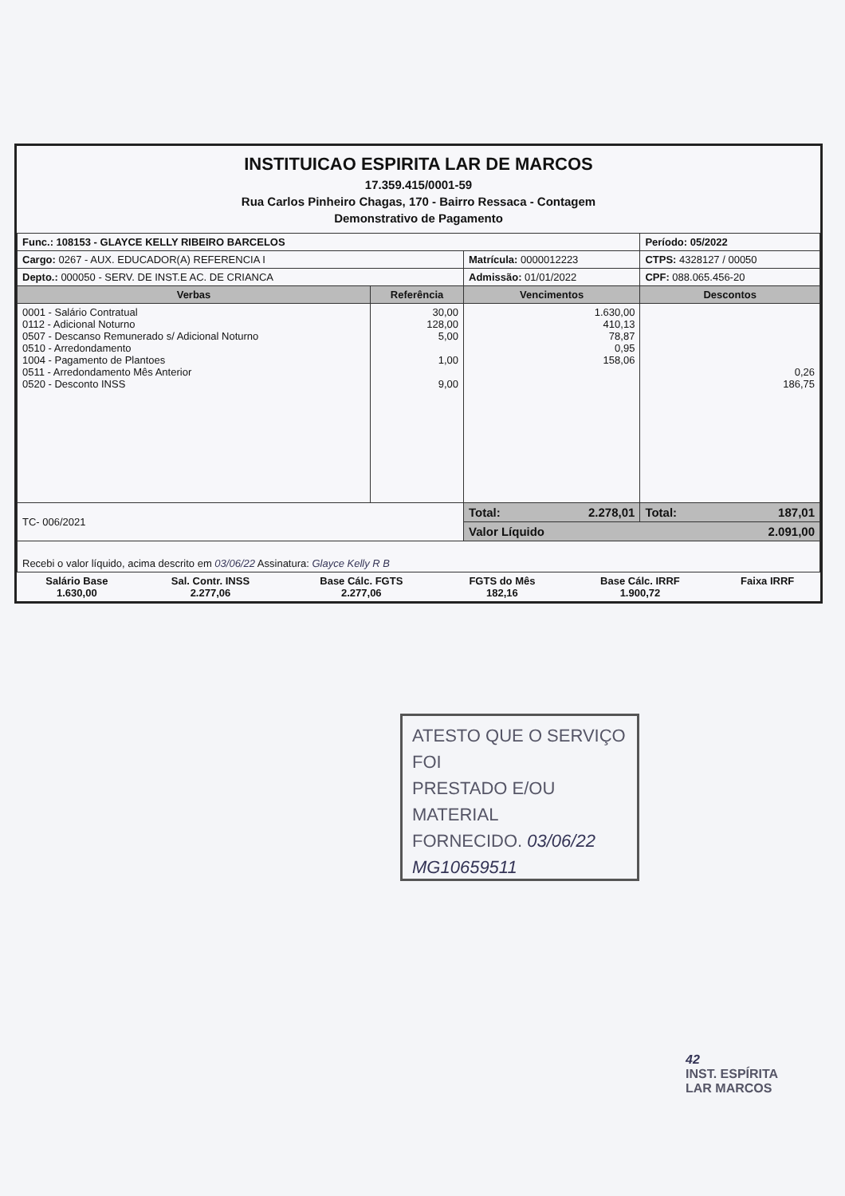INSTITUICAO ESPIRITA LAR DE MARCOS
17.359.415/0001-59
Rua Carlos Pinheiro Chagas, 170 - Bairro Ressaca - Contagem
Demonstrativo de Pagamento
| Func.: 108153 - GLAYCE KELLY RIBEIRO BARCELOS | | | Período: 05/2022 |
| Cargo: 0267 - AUX. EDUCADOR(A) REFERENCIA I | | Matrícula: 0000012223 | CTPS: 4328127 / 00050 |
| Depto.: 000050 - SERV. DE INST.E AC. DE CRIANCA | | Admissão: 01/01/2022 | CPF: 088.065.456-20 |
| Verbas | Referência | Vencimentos | Descontos |
| 0001 - Salário Contratual 0112 - Adicional Noturno 0507 - Descanso Remunerado s/ Adicional Noturno 0510 - Arredondamento 1004 - Pagamento de Plantoes 0511 - Arredondamento Mês Anterior 0520 - Desconto INSS | 30,00 128,00 5,00 1,00 9,00 | 1.630,00 410,13 78,87 0,95 158,06 | 0,26 186,75 |
| TC- 006/2021 | | Total: 2.278,01 | Total: 187,01 |
| | | Valor Líquido 2.091,00 | |
| Recebi o valor líquido, acima descrito em 03/06/22 Assinatura: Glayce Kelly R B | | | |
| Salário Base 1.630,00 | Sal. Contr. INSS 2.277,06 | Base Cálc. FGTS 2.277,06 | FGTS do Mês 182,16 | Base Cálc. IRRF 1.900,72 | Faixa IRRF |
ATESTO QUE O SERVIÇO FOI
PRESTADO E/OU MATERIAL
FORNECIDO. 03/06/22
MG10659511
42
INST. ESPÍRITA
LAR MARCOS